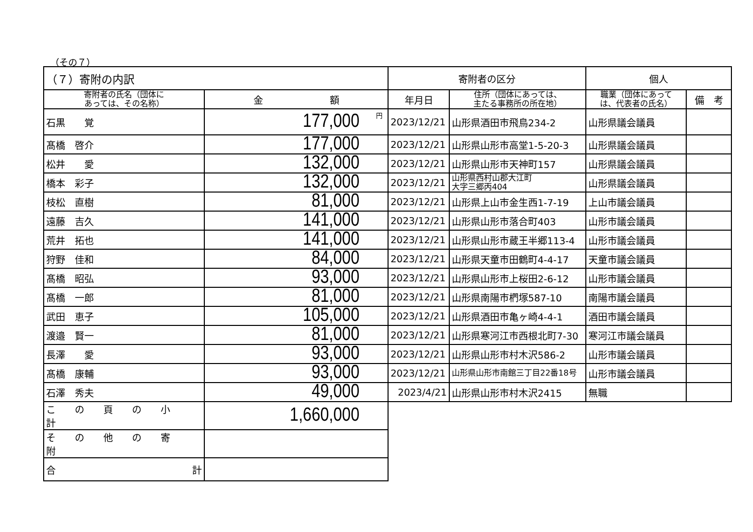（その７）
| （７）寄附の内訳 | | 寄附者の区分 | | 個人 | |
| 寄附者の氏名（団体に あっては、その名称） | 金 額 | 年月日 | 住所（団体にあっては、 主たる事務所の所在地） | 職業（団体にあって は、代表者の氏名） | 備 考 |
| 石黒 覚 | 円 177,000 | 2023/12/21 | 山形県酒田市飛鳥234-2 | 山形県議会議員 | |
| 髙橋 啓介 | 177,000 | 2023/12/21 | 山形県山形市高堂1-5-20-3 | 山形県議会議員 | |
| 松井 愛 | 132,000 | 2023/12/21 | 山形県山形市天神町157 | 山形県議会議員 | |
| 橋本 彩子 | 132,000 | 2023/12/21 | 山形県西村山郡大江町 大字三郷丙404 | 山形県議会議員 | |
| 枝松 直樹 | 81,000 | 2023/12/21 | 山形県上山市金生西1-7-19 | 上山市議会議員 | |
| 遠藤 吉久 | 141,000 | 2023/12/21 | 山形県山形市落合町403 | 山形市議会議員 | |
| 荒井 拓也 | 141,000 | 2023/12/21 | 山形県山形市蔵王半郷113-4 | 山形市議会議員 | |
| 狩野 佳和 | 84,000 | 2023/12/21 | 山形県天童市田鶴町4-4-17 | 天童市議会議員 | |
| 髙橋 昭弘 | 93,000 | 2023/12/21 | 山形県山形市上桜田2-6-12 | 山形市議会議員 | |
| 髙橋 一郎 | 81,000 | 2023/12/21 | 山形県南陽市椚塚587-10 | 南陽市議会議員 | |
| 武田 恵子 | 105,000 | 2023/12/21 | 山形県酒田市亀ヶ崎4-4-1 | 酒田市議会議員 | |
| 渡邉 賢一 | 81,000 | 2023/12/21 | 山形県寒河江市西根北町7-30 | 寒河江市議会議員 | |
| 長澤 愛 | 93,000 | 2023/12/21 | 山形県山形市村木沢586-2 | 山形市議会議員 | |
| 髙橋 康輔 | 93,000 | 2023/12/21 | 山形県山形市南館三丁目22番18号 | 山形市議会議員 | |
| 石澤 秀夫 | 49,000 | 2023/4/21 | 山形県山形市村木沢2415 | 無職 | |
| この頁の小計 | 1,660,000 | | | | |
| その他の寄附 | | | | | |
| 合 計 | | | | | |